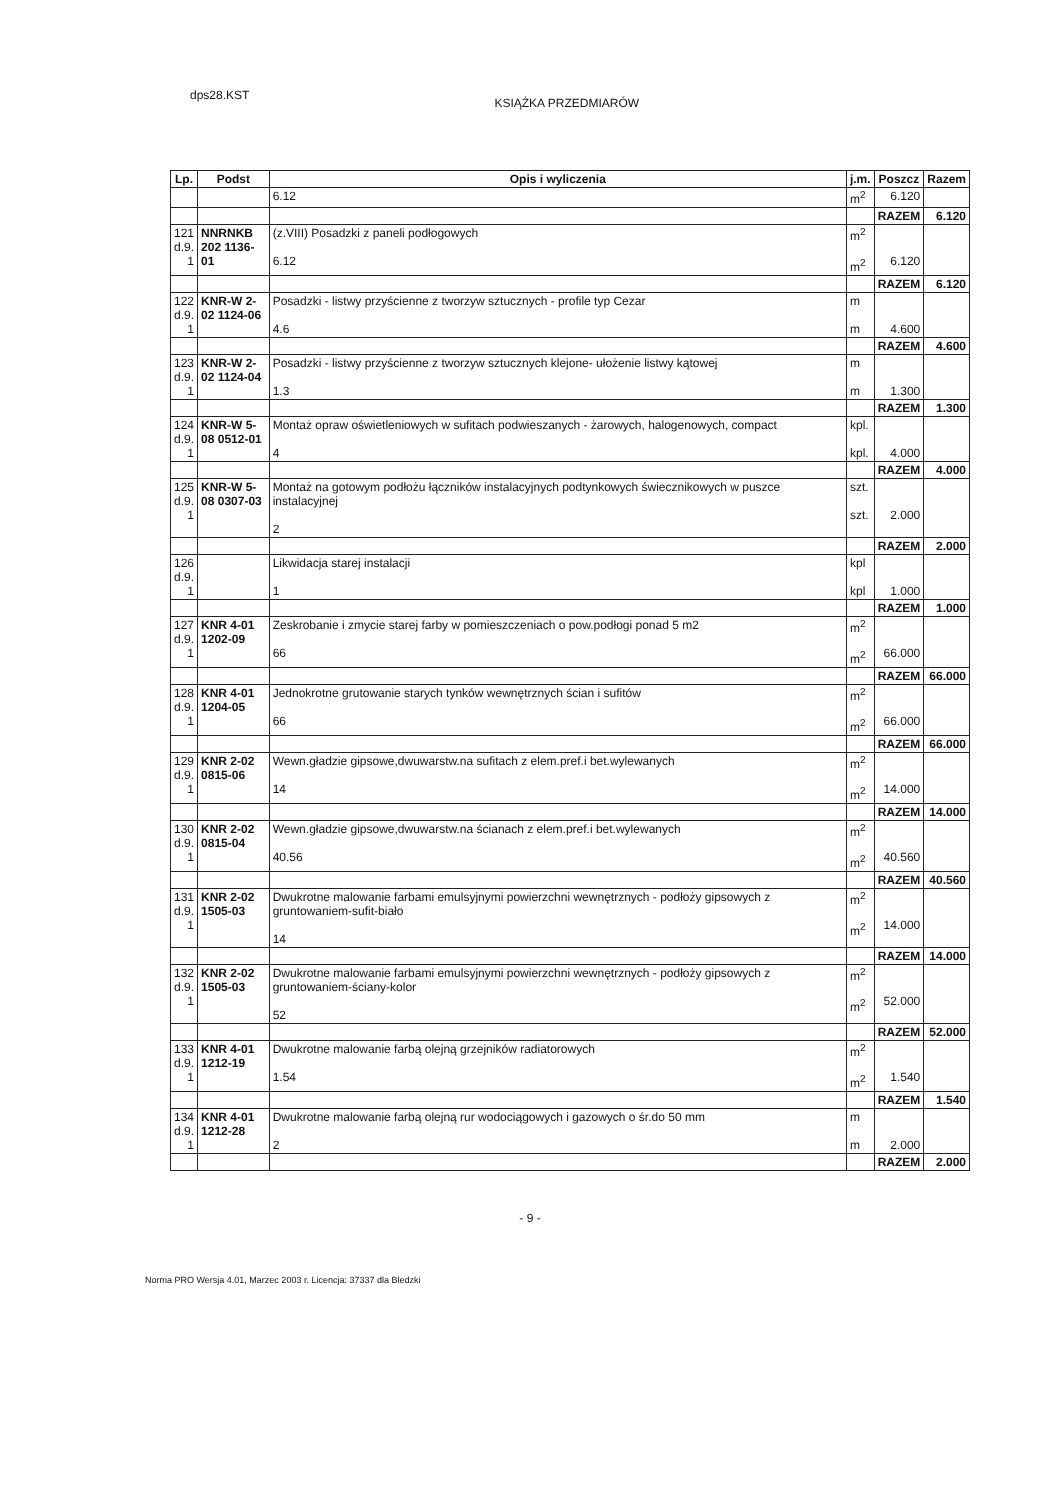dps28.KST KSIĄŻKA PRZEDMIARÓW
| Lp. | Podst | Opis i wyliczenia | j.m. | Poszcz | Razem |
| --- | --- | --- | --- | --- | --- |
| | | 6.12 | m<sup>2</sup> | 6.120 | |
| | | | | RAZEM | 6.120 |
| 121 d.9. 1 | NNRNKB 202 1136-01 | (z.VIII) Posadzki z paneli podłogowych 6.12 | m<sup>2</sup> m<sup>2</sup> | 6.120 | |
| | | | | RAZEM | 6.120 |
| 122 d.9. 1 | KNR-W 2- 02 1124-06 | Posadzki - listwy przyścienne z tworzyw sztucznych - profile typ Cezar 4.6 | m m | 4.600 | |
| | | | | RAZEM | 4.600 |
| 123 d.9. 1 | KNR-W 2- 02 1124-04 | Posadzki - listwy przyścienne z tworzyw sztucznych klejone- ułożenie listwy kątowej 1.3 | m m | 1.300 | |
| | | | | RAZEM | 1.300 |
| 124 d.9. 1 | KNR-W 5- 08 0512-01 | Montaż opraw oświetleniowych w sufitach podwieszanych - żarowych, halogenowych, compact 4 | kpl. kpl. | 4.000 | |
| | | | | RAZEM | 4.000 |
| 125 d.9. 1 | KNR-W 5- 08 0307-03 | Montaż na gotowym podłożu łączników instalacyjnych podtynkowych świecznikowych w puszce instalacyjnej 2 | szt. szt. | 2.000 | |
| | | | | RAZEM | 2.000 |
| 126 d.9. 1 | | Likwidacja starej instalacji 1 | kpl kpl | 1.000 | |
| | | | | RAZEM | 1.000 |
| 127 d.9. 1 | KNR 4-01 1202-09 | Zeskrobanie i zmycie starej farby w pomieszczeniach o pow.podłogi ponad 5 m2 66 | m<sup>2</sup> m<sup>2</sup> | 66.000 | |
| | | | | RAZEM | 66.000 |
| 128 d.9. 1 | KNR 4-01 1204-05 | Jednokrotne grutowanie starych tynków wewnętrznych ścian i sufitów 66 | m<sup>2</sup> m<sup>2</sup> | 66.000 | |
| | | | | RAZEM | 66.000 |
| 129 d.9. 1 | KNR 2-02 0815-06 | Wewn.gładzie gipsowe,dwuwarstw.na sufitach z elem.pref.i bet.wylewanych 14 | m<sup>2</sup> m<sup>2</sup> | 14.000 | |
| | | | | RAZEM | 14.000 |
| 130 d.9. 1 | KNR 2-02 0815-04 | Wewn.gładzie gipsowe,dwuwarstw.na ścianach z elem.pref.i bet.wylewanych 40.56 | m<sup>2</sup> m<sup>2</sup> | 40.560 | |
| | | | | RAZEM | 40.560 |
| 131 d.9. 1 | KNR 2-02 1505-03 | Dwukrotne malowanie farbami emulsyjnymi powierzchni wewnętrznych - podłoży gipsowych z gruntowaniem-sufit-biało 14 | m<sup>2</sup> m<sup>2</sup> | 14.000 | |
| | | | | RAZEM | 14.000 |
| 132 d.9. 1 | KNR 2-02 1505-03 | Dwukrotne malowanie farbami emulsyjnymi powierzchni wewnętrznych - podłoży gipsowych z gruntowaniem-ściany-kolor 52 | m<sup>2</sup> m<sup>2</sup> | 52.000 | |
| | | | | RAZEM | 52.000 |
| 133 d.9. 1 | KNR 4-01 1212-19 | Dwukrotne malowanie farbą olejną grzejników radiatorowych 1.54 | m<sup>2</sup> m<sup>2</sup> | 1.540 | |
| | | | | RAZEM | 1.540 |
| 134 d.9. 1 | KNR 4-01 1212-28 | Dwukrotne malowanie farbą olejną rur wodociągowych i gazowych o śr.do 50 mm 2 | m m | 2.000 | |
| | | | | RAZEM | 2.000 |
- 9 -
Norma PRO Wersja 4.01, Marzec 2003 r. Licencja: 37337 dla Bledzki